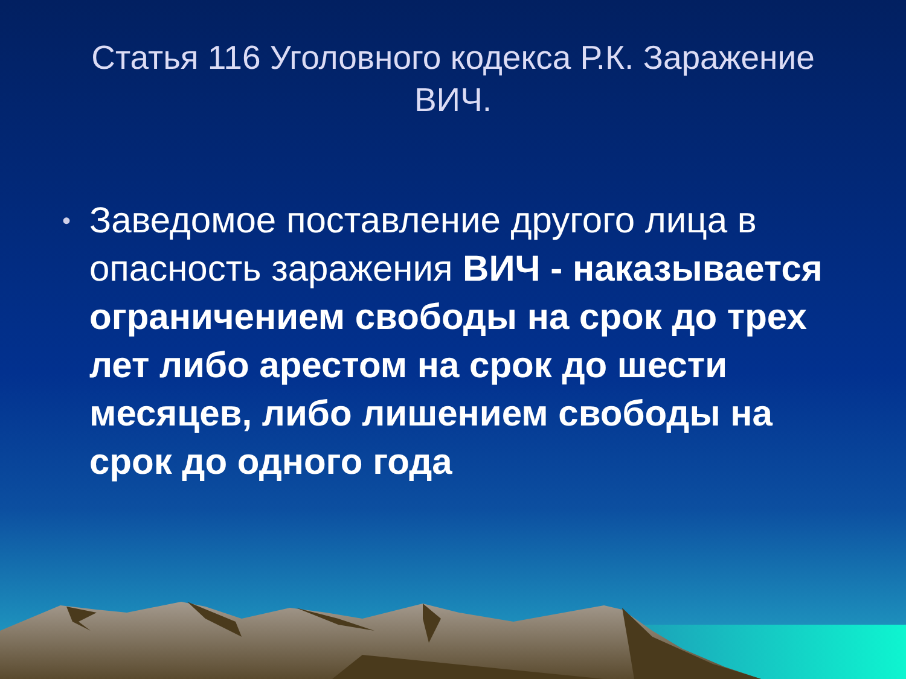Статья 116 Уголовного кодекса Р.К. Заражение ВИЧ.
• Заведомое поставление другого лица в опасность заражения ВИЧ - наказывается ограничением свободы на срок до трех лет либо арестом на срок до шести месяцев, либо лишением свободы на срок до одного года